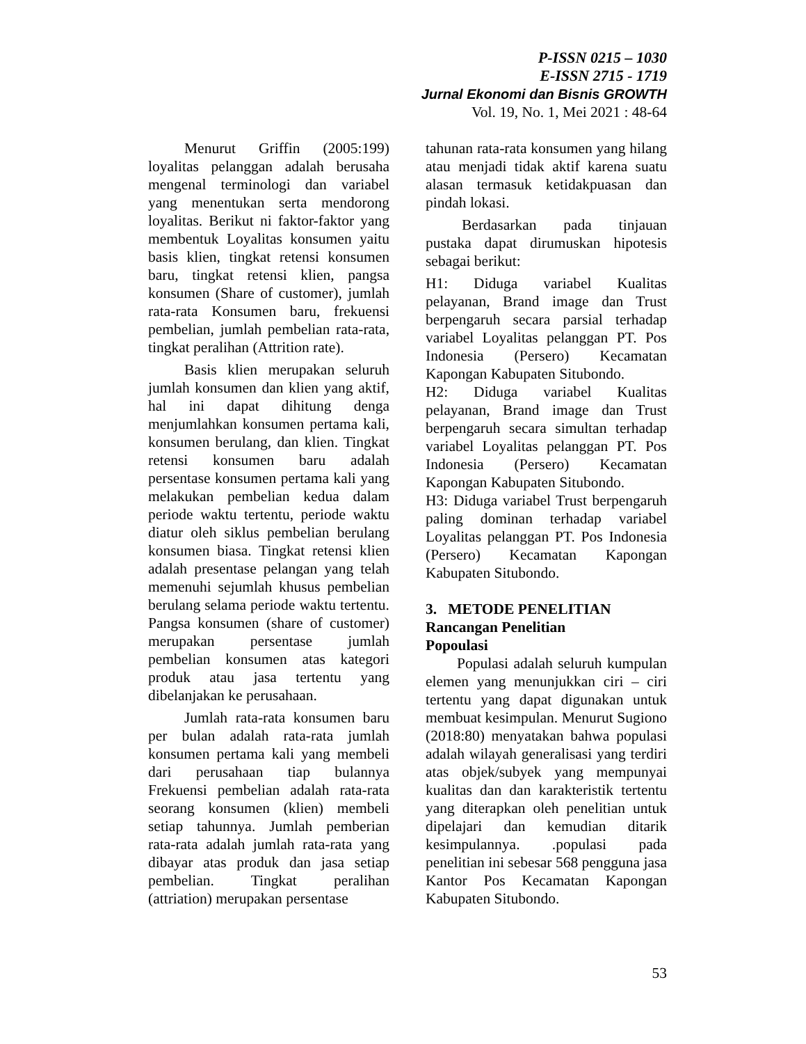P-ISSN 0215 – 1030
E-ISSN 2715 - 1719
Jurnal Ekonomi dan Bisnis GROWTH
Vol. 19, No. 1, Mei 2021 : 48-64
Menurut Griffin (2005:199) loyalitas pelanggan adalah berusaha mengenal terminologi dan variabel yang menentukan serta mendorong loyalitas. Berikut ni faktor-faktor yang membentuk Loyalitas konsumen yaitu basis klien, tingkat retensi konsumen baru, tingkat retensi klien, pangsa konsumen (Share of customer), jumlah rata-rata Konsumen baru, frekuensi pembelian, jumlah pembelian rata-rata, tingkat peralihan (Attrition rate).
Basis klien merupakan seluruh jumlah konsumen dan klien yang aktif, hal ini dapat dihitung denga menjumlahkan konsumen pertama kali, konsumen berulang, dan klien. Tingkat retensi konsumen baru adalah persentase konsumen pertama kali yang melakukan pembelian kedua dalam periode waktu tertentu, periode waktu diatur oleh siklus pembelian berulang konsumen biasa. Tingkat retensi klien adalah presentase pelangan yang telah memenuhi sejumlah khusus pembelian berulang selama periode waktu tertentu. Pangsa konsumen (share of customer) merupakan persentase jumlah pembelian konsumen atas kategori produk atau jasa tertentu yang dibelanjakan ke perusahaan.
Jumlah rata-rata konsumen baru per bulan adalah rata-rata jumlah konsumen pertama kali yang membeli dari perusahaan tiap bulannya Frekuensi pembelian adalah rata-rata seorang konsumen (klien) membeli setiap tahunnya. Jumlah pemberian rata-rata adalah jumlah rata-rata yang dibayar atas produk dan jasa setiap pembelian. Tingkat peralihan (attriation) merupakan persentase
tahunan rata-rata konsumen yang hilang atau menjadi tidak aktif karena suatu alasan termasuk ketidakpuasan dan pindah lokasi.
Berdasarkan pada tinjauan pustaka dapat dirumuskan hipotesis sebagai berikut:
H1: Diduga variabel Kualitas pelayanan, Brand image dan Trust berpengaruh secara parsial terhadap variabel Loyalitas pelanggan PT. Pos Indonesia (Persero) Kecamatan Kapongan Kabupaten Situbondo.
H2: Diduga variabel Kualitas pelayanan, Brand image dan Trust berpengaruh secara simultan terhadap variabel Loyalitas pelanggan PT. Pos Indonesia (Persero) Kecamatan Kapongan Kabupaten Situbondo.
H3: Diduga variabel Trust berpengaruh paling dominan terhadap variabel Loyalitas pelanggan PT. Pos Indonesia (Persero) Kecamatan Kapongan Kabupaten Situbondo.
3. METODE PENELITIAN
Rancangan Penelitian
Popoulasi
Populasi adalah seluruh kumpulan elemen yang menunjukkan ciri – ciri tertentu yang dapat digunakan untuk membuat kesimpulan. Menurut Sugiono (2018:80) menyatakan bahwa populasi adalah wilayah generalisasi yang terdiri atas objek/subyek yang mempunyai kualitas dan dan karakteristik tertentu yang diterapkan oleh penelitian untuk dipelajari dan kemudian ditarik kesimpulannya. .populasi pada penelitian ini sebesar 568 pengguna jasa Kantor Pos Kecamatan Kapongan Kabupaten Situbondo.
53